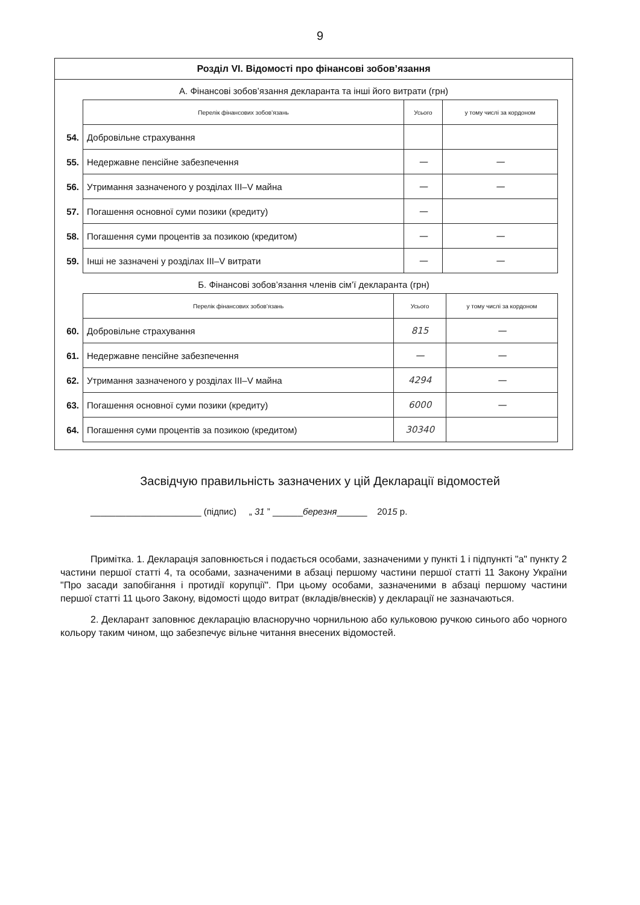9
Розділ VI. Відомості про фінансові зобов’язання
А. Фінансові зобов’язання декларанта та інші його витрати (грн)
| | Перелік фінансових зобов’язань | Усього | у тому числі за кордоном |
| 54. | Добровільне страхування | | |
| 55. | Недержавне пенсійне забезпечення | — | — |
| 56. | Утримання зазначеного у розділах III–V майна | — | — |
| 57. | Погашення основної суми позики (кредиту) | — | |
| 58. | Погашення суми процентів за позикою (кредитом) | — | — |
| 59. | Інші не зазначені у розділах III–V витрати | — | — |
Б. Фінансові зобов’язання членів сім’ї декларанта (грн)
| | Перелік фінансових зобов’язань | Усього | у тому числі за кордоном |
| 60. | Добровільне страхування | 815 | — |
| 61. | Недержавне пенсійне забезпечення | — | — |
| 62. | Утримання зазначеного у розділах III–V майна | 4294 | — |
| 63. | Погашення основної суми позики (кредиту) | 6000 | — |
| 64. | Погашення суми процентів за позикою (кредитом) | 30340 | |
Засвідчую правильність зазначених у цій Декларації відомостей
______________________ (підпис) „ 31 ” ______березня______ 2015 р.
Примітка. 1. Декларація заповнюється і подається особами, зазначеними у пункті 1 і підпункті "а" пункту 2 частини першої статті 4, та особами, зазначеними в абзаці першому частини першої статті 11 Закону України "Про засади запобігання і протидії корупції". При цьому особами, зазначеними в абзаці першому частини першої статті 11 цього Закону, відомості щодо витрат (вкладів/внесків) у декларації не зазначаються.
2. Декларант заповнює декларацію власноручно чорнильною або кульковою ручкою синього або чорного кольору таким чином, що забезпечує вільне читання внесених відомостей.